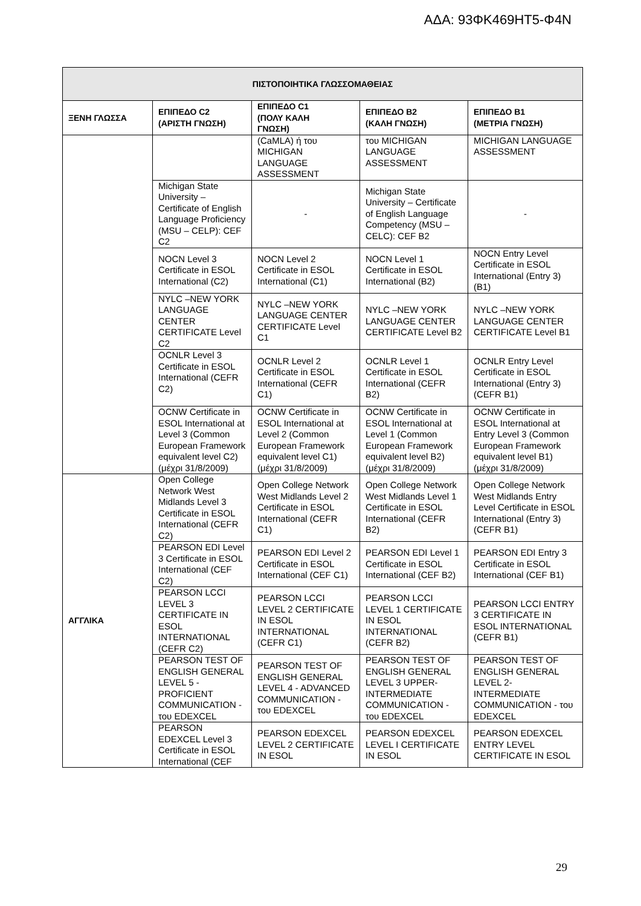ΑΔΑ: 93ΦΚ469ΗΤ5-Φ4Ν
| ΠΙΣΤΟΠΟΙΗΤΙΚΑ ΓΛΩΣΣΟΜΑΘΕΙΑΣ | | | | |
| --- | --- | --- | --- | --- |
| ΞΕΝΗ ΓΛΩΣΣΑ | ΕΠΙΠΕΔΟ C2 (ΑΡΙΣΤΗ ΓΝΩΣΗ) | ΕΠΙΠΕΔΟ C1 (ΠΟΛΥ ΚΑΛΗ ΓΝΩΣΗ) | ΕΠΙΠΕΔΟ B2 (ΚΑΛΗ ΓΝΩΣΗ) | ΕΠΙΠΕΔΟ B1 (ΜΕΤΡΙΑ ΓΝΩΣΗ) |
| | | (CaMLA) ή του MICHIGAN LANGUAGE ASSESSMENT | του MICHIGAN LANGUAGE ASSESSMENT | MICHIGAN LANGUAGE ASSESSMENT |
| | Michigan State University – Certificate of English Language Proficiency (MSU – CELP): CEF C2 | - | Michigan State University – Certificate of English Language Competency (MSU – CELC): CEF B2 | - |
| | NOCN Level 3 Certificate in ESOL International (C2) | NOCN Level 2 Certificate in ESOL International (C1) | NOCN Level 1 Certificate in ESOL International (B2) | NOCN Entry Level Certificate in ESOL International (Entry 3) (B1) |
| | NYLC –NEW YORK LANGUAGE CENTER CERTIFICATE Level C2 | NYLC –NEW YORK LANGUAGE CENTER CERTIFICATE Level C1 | NYLC –NEW YORK LANGUAGE CENTER CERTIFICATE Level B2 | NYLC –NEW YORK LANGUAGE CENTER CERTIFICATE Level B1 |
| | OCNLR Level 3 Certificate in ESOL International (CEFR C2) | OCNLR Level 2 Certificate in ESOL International (CEFR C1) | OCNLR Level 1 Certificate in ESOL International (CEFR B2) | OCNLR Entry Level Certificate in ESOL International (Entry 3) (CEFR B1) |
| | OCNW Certificate in ESOL International at Level 3 (Common European Framework equivalent level C2) (μέχρι 31/8/2009) | OCNW Certificate in ESOL International at Level 2 (Common European Framework equivalent level C1) (μέχρι 31/8/2009) | OCNW Certificate in ESOL International at Level 1 (Common European Framework equivalent level B2) (μέχρι 31/8/2009) | OCNW Certificate in ESOL International at Entry Level 3 (Common European Framework equivalent level B1) (μέχρι 31/8/2009) |
| ΑΓΓΛΙΚΑ | Open College Network West Midlands Level 3 Certificate in ESOL International (CEFR C2) | Open College Network West Midlands Level 2 Certificate in ESOL International (CEFR C1) | Open College Network West Midlands Level 1 Certificate in ESOL International (CEFR B2) | Open College Network West Midlands Entry Level Certificate in ESOL International (Entry 3) (CEFR B1) |
| | PEARSON EDI Level 3 Certificate in ESOL International (CEF C2) | PEARSON EDI Level 2 Certificate in ESOL International (CEF C1) | PEARSON EDI Level 1 Certificate in ESOL International (CEF B2) | PEARSON EDI Entry 3 Certificate in ESOL International (CEF B1) |
| | PEARSON LCCI LEVEL 3 CERTIFICATE IN ESOL INTERNATIONAL (CEFR C2) | PEARSON LCCI LEVEL 2 CERTIFICATE IN ESOL INTERNATIONAL (CEFR C1) | PEARSON LCCI LEVEL 1 CERTIFICATE IN ESOL INTERNATIONAL (CEFR B2) | PEARSON LCCI ENTRY 3 CERTIFICATE IN ESOL INTERNATIONAL (CEFR B1) |
| | PEARSON TEST OF ENGLISH GENERAL LEVEL 5 -PROFICIENT COMMUNICATION - του EDEXCEL | PEARSON TEST OF ENGLISH GENERAL LEVEL 4 - ADVANCED COMMUNICATION - του EDEXCEL | PEARSON TEST OF ENGLISH GENERAL LEVEL 3 UPPER-INTERMEDIATE COMMUNICATION - του EDEXCEL | PEARSON TEST OF ENGLISH GENERAL LEVEL 2- INTERMEDIATE COMMUNICATION - του EDEXCEL |
| | PEARSON EDEXCEL Level 3 Certificate in ESOL International (CEF | PEARSON EDEXCEL LEVEL 2 CERTIFICATE IN ESOL | PEARSON EDEXCEL LEVEL I CERTIFICATE IN ESOL | PEARSON EDEXCEL ENTRY LEVEL CERTIFICATE IN ESOL |
29